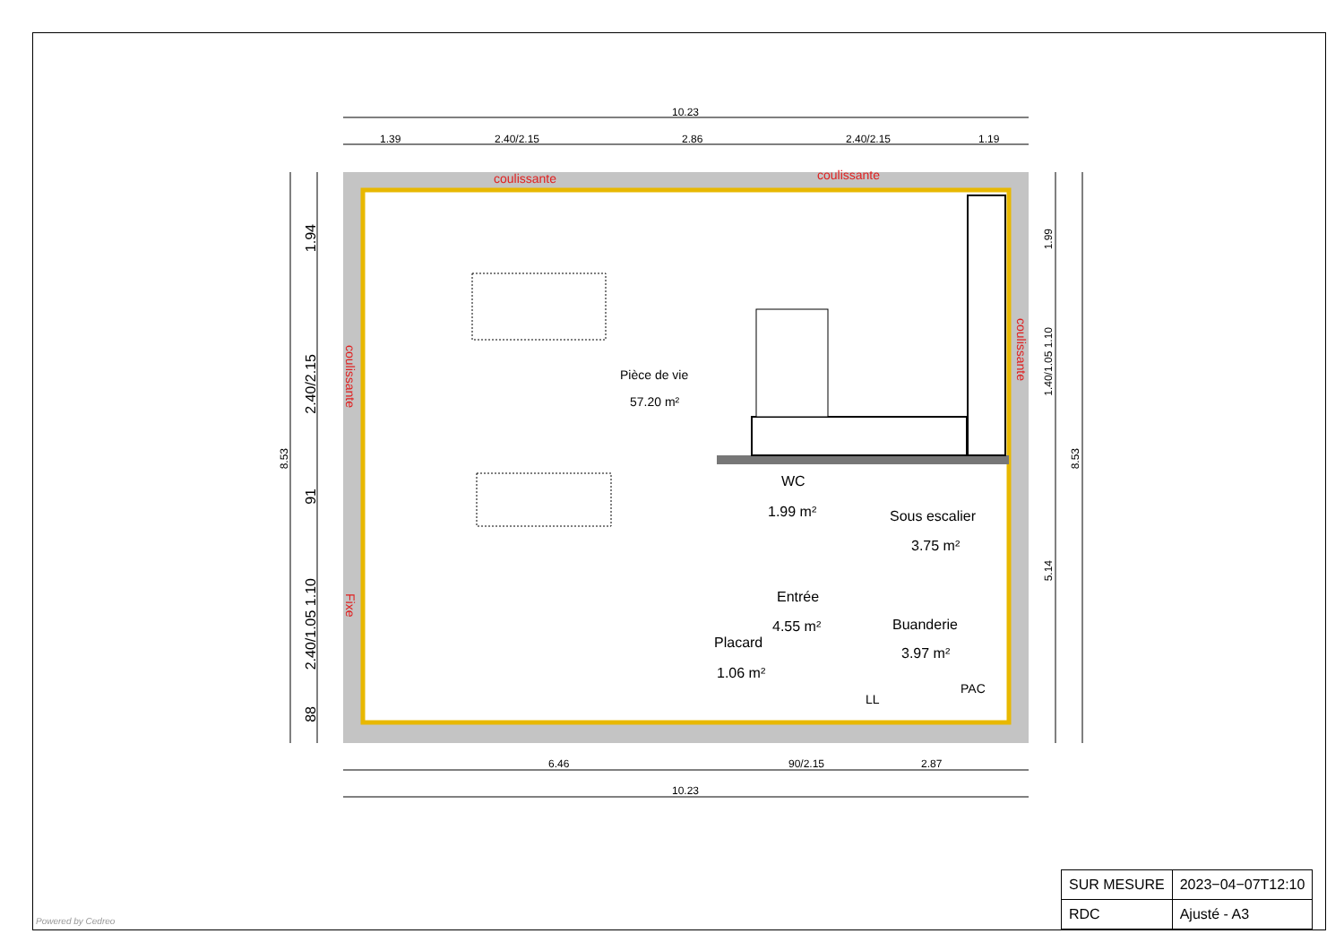10.23
1.39 2.40/2.15 2.86 2.40/2.15 1.19
coulissante coulissante
8.53
1.94
2.40/2.15
91
2.40/1.05 1.10
88
coulissante
Fixe
Pièce de vie
57.20 m²
WC
1.99 m² Sous escalier
3.75 m²
Entrée
4.55 m²
Placard
1.06 m²
Buanderie
3.97 m²
PAC
LL
coulissante
1.99
1.40/1.05 1.10
5.14
8.53
6.46 90/2.15 2.87
10.23
| SUR MESURE | 2023−04−07T12:10 |
| RDC | Ajusté - A3 |
Powered by Cedreo